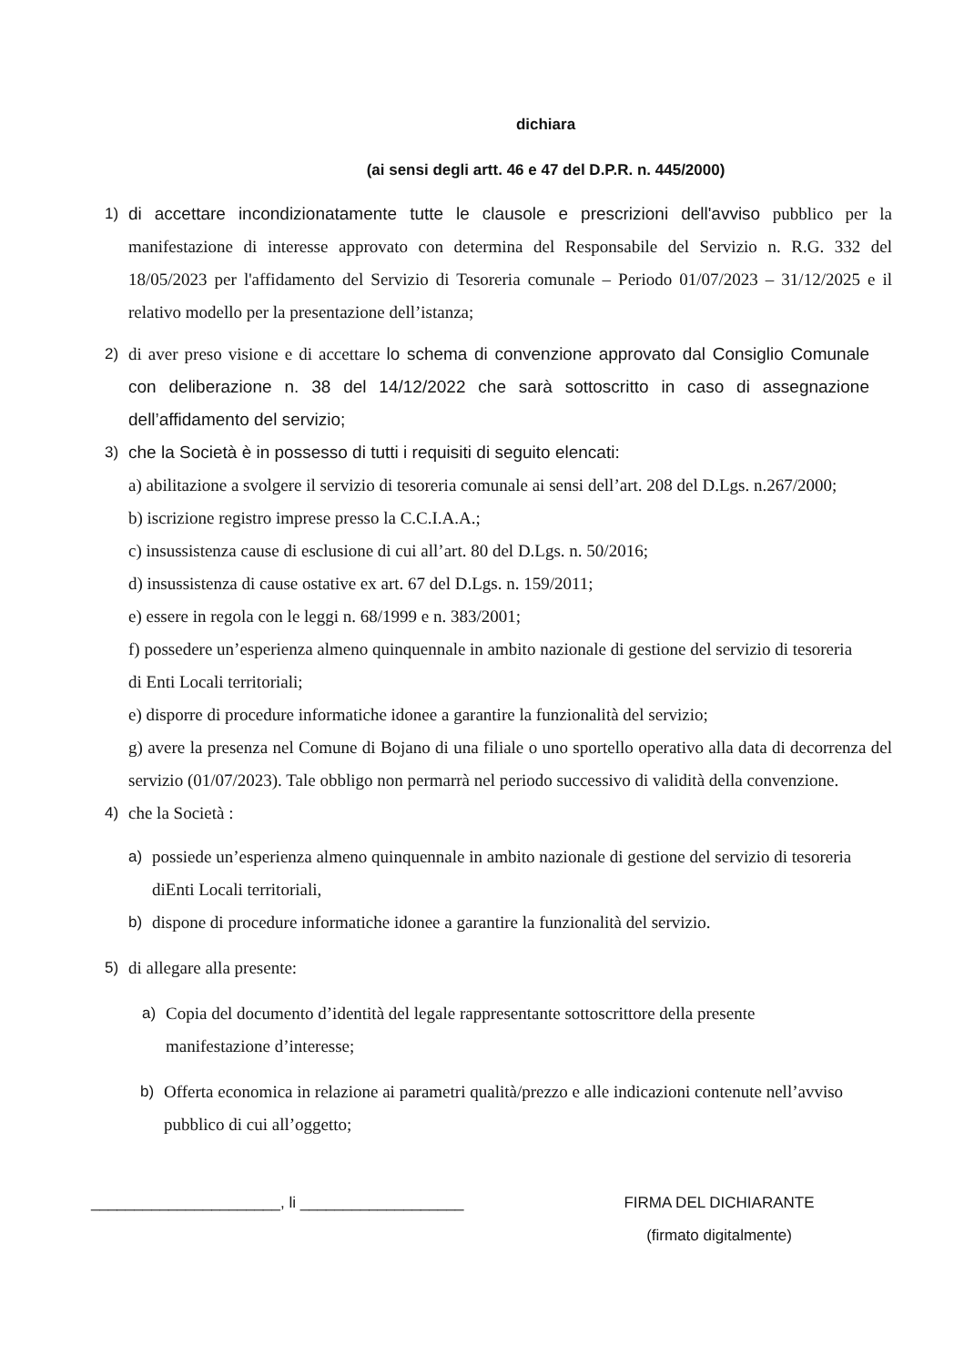dichiara
(ai sensi degli artt. 46 e 47 del D.P.R. n. 445/2000)
1) di accettare incondizionatamente tutte le clausole e prescrizioni dell'avviso pubblico per la manifestazione di interesse approvato con determina del Responsabile del Servizio n. R.G. 332 del 18/05/2023 per l'affidamento del Servizio di Tesoreria comunale – Periodo 01/07/2023 – 31/12/2025 e il relativo modello per la presentazione dell’istanza;
2) di aver preso visione e di accettare lo schema di convenzione approvato dal Consiglio Comunale con deliberazione n. 38 del 14/12/2022 che sarà sottoscritto in caso di assegnazione dell’affidamento del servizio;
3) che la Società è in possesso di tutti i requisiti di seguito elencati:
a) abilitazione a svolgere il servizio di tesoreria comunale ai sensi dell’art. 208 del D.Lgs. n.267/2000;
b) iscrizione registro imprese presso la C.C.I.A.A.;
c) insussistenza cause di esclusione di cui all’art. 80 del D.Lgs. n. 50/2016;
d) insussistenza di cause ostative ex art. 67 del D.Lgs. n. 159/2011;
e) essere in regola con le leggi n. 68/1999 e n. 383/2001;
f) possedere un’esperienza almeno quinquennale in ambito nazionale di gestione del servizio di tesoreria di Enti Locali territoriali;
e) disporre di procedure informatiche idonee a garantire la funzionalità del servizio;
g) avere la presenza nel Comune di Bojano di una filiale o uno sportello operativo alla data di decorrenza del servizio (01/07/2023). Tale obbligo non permarrà nel periodo successivo di validità della convenzione.
4) che la Società :
a) possiede un’esperienza almeno quinquennale in ambito nazionale di gestione del servizio di tesoreria diEnti Locali territoriali,
b) dispone di procedure informatiche idonee a garantire la funzionalità del servizio.
5) di allegare alla presente:
a) Copia del documento d’identità del legale rappresentante sottoscrittore della presente manifestazione d’interesse;
b) Offerta economica in relazione ai parametri qualità/prezzo e alle indicazioni contenute nell’avviso pubblico di cui all’oggetto;
______________________, li ___________________ FIRMA DEL DICHIARANTE
(firmato digitalmente)